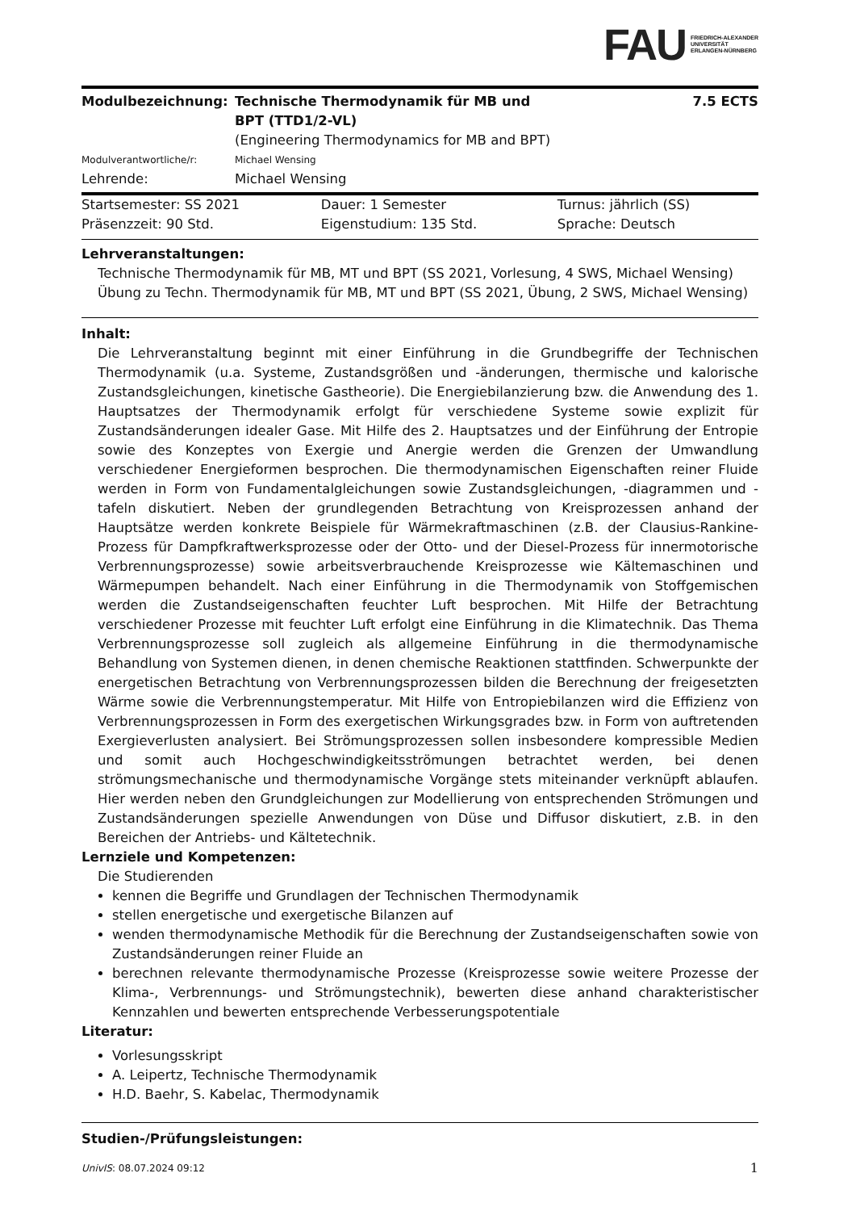FAU FRIEDRICH-ALEXANDER
UNIVERSITÄT
ERLANGEN-NÜRNBERG
| Modulbezeichnung: | Technische Thermodynamik für MB und BPT (TTD1/2-VL) | 7.5 ECTS |
| | (Engineering Thermodynamics for MB and BPT) | |
| Modulverantwortliche/r: | Michael Wensing | |
| Lehrende: | Michael Wensing | |
| Startsemester: SS 2021 | Dauer: 1 Semester | Turnus: jährlich (SS) |
| Präsenzzeit: 90 Std. | Eigenstudium: 135 Std. | Sprache: Deutsch |
Lehrveranstaltungen:
Technische Thermodynamik für MB, MT und BPT (SS 2021, Vorlesung, 4 SWS, Michael Wensing)
Übung zu Techn. Thermodynamik für MB, MT und BPT (SS 2021, Übung, 2 SWS, Michael Wensing)
Inhalt:
Die Lehrveranstaltung beginnt mit einer Einführung in die Grundbegriffe der Technischen Thermodynamik (u.a. Systeme, Zustandsgrößen und -änderungen, thermische und kalorische Zustandsgleichungen, kinetische Gastheorie). Die Energiebilanzierung bzw. die Anwendung des 1. Hauptsatzes der Thermodynamik erfolgt für verschiedene Systeme sowie explizit für Zustandsänderungen idealer Gase. Mit Hilfe des 2. Hauptsatzes und der Einführung der Entropie sowie des Konzeptes von Exergie und Anergie werden die Grenzen der Umwandlung verschiedener Energieformen besprochen. Die thermodynamischen Eigenschaften reiner Fluide werden in Form von Fundamentalgleichungen sowie Zustandsgleichungen, -diagrammen und -tafeln diskutiert. Neben der grundlegenden Betrachtung von Kreisprozessen anhand der Hauptsätze werden konkrete Beispiele für Wärmekraftmaschinen (z.B. der Clausius-Rankine-Prozess für Dampfkraftwerksprozesse oder der Otto- und der Diesel-Prozess für innermotorische Verbrennungsprozesse) sowie arbeitsverbrauchende Kreisprozesse wie Kältemaschinen und Wärmepumpen behandelt. Nach einer Einführung in die Thermodynamik von Stoffgemischen werden die Zustandseigenschaften feuchter Luft besprochen. Mit Hilfe der Betrachtung verschiedener Prozesse mit feuchter Luft erfolgt eine Einführung in die Klimatechnik. Das Thema Verbrennungsprozesse soll zugleich als allgemeine Einführung in die thermodynamische Behandlung von Systemen dienen, in denen chemische Reaktionen stattfinden. Schwerpunkte der energetischen Betrachtung von Verbrennungsprozessen bilden die Berechnung der freigesetzten Wärme sowie die Verbrennungstemperatur. Mit Hilfe von Entropiebilanzen wird die Effizienz von Verbrennungsprozessen in Form des exergetischen Wirkungsgrades bzw. in Form von auftretenden Exergieverlusten analysiert. Bei Strömungsprozessen sollen insbesondere kompressible Medien und somit auch Hochgeschwindigkeitsströmungen betrachtet werden, bei denen strömungsmechanische und thermodynamische Vorgänge stets miteinander verknüpft ablaufen. Hier werden neben den Grundgleichungen zur Modellierung von entsprechenden Strömungen und Zustandsänderungen spezielle Anwendungen von Düse und Diffusor diskutiert, z.B. in den Bereichen der Antriebs- und Kältetechnik.
Lernziele und Kompetenzen:
Die Studierenden
kennen die Begriffe und Grundlagen der Technischen Thermodynamik
stellen energetische und exergetische Bilanzen auf
wenden thermodynamische Methodik für die Berechnung der Zustandseigenschaften sowie von Zustandsänderungen reiner Fluide an
berechnen relevante thermodynamische Prozesse (Kreisprozesse sowie weitere Prozesse der Klima-, Verbrennungs- und Strömungstechnik), bewerten diese anhand charakteristischer Kennzahlen und bewerten entsprechende Verbesserungspotentiale
Literatur:
Vorlesungsskript
A. Leipertz, Technische Thermodynamik
H.D. Baehr, S. Kabelac, Thermodynamik
Studien-/Prüfungsleistungen:
UnivIS: 08.07.2024 09:12 1